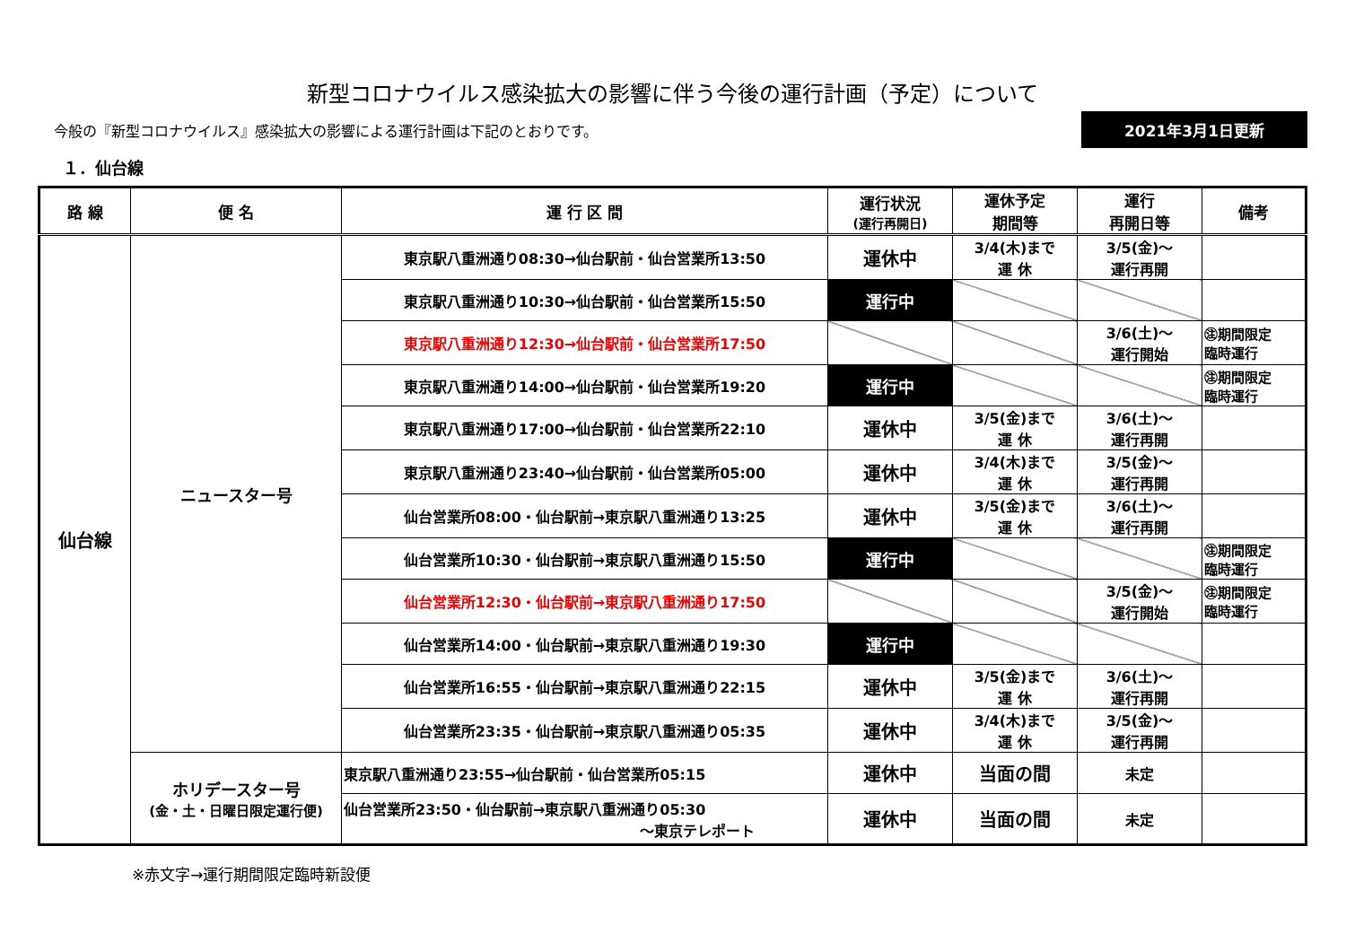新型コロナウイルス感染拡大の影響に伴う今後の運行計画（予定）について
今般の『新型コロナウイルス』感染拡大の影響による運行計画は下記のとおりです。
2021年3月1日更新
１．仙台線
| 路 線 | 便 名 | 運 行 区 間 | 運行状況 (運行再開日) | 運休予定 期間等 | 運行 再開日等 | 備考 |
| --- | --- | --- | --- | --- | --- | --- |
| 仙台線 | ニュースター号 | 東京駅八重洲通り08:30→仙台駅前・仙台営業所13:50 | 運休中 | 3/4(木)まで 運 休 | 3/5(金)～ 運行再開 | |
| | | 東京駅八重洲通り10:30→仙台駅前・仙台営業所15:50 | 運行中 | | | |
| | | 東京駅八重洲通り12:30→仙台駅前・仙台営業所17:50 | | | 3/6(土)～ 運行開始 | ㊟期間限定 臨時運行 |
| | | 東京駅八重洲通り14:00→仙台駅前・仙台営業所19:20 | 運行中 | | | ㊟期間限定 臨時運行 |
| | | 東京駅八重洲通り17:00→仙台駅前・仙台営業所22:10 | 運休中 | 3/5(金)まで 運 休 | 3/6(土)～ 運行再開 | |
| | | 東京駅八重洲通り23:40→仙台駅前・仙台営業所05:00 | 運休中 | 3/4(木)まで 運 休 | 3/5(金)～ 運行再開 | |
| | | 仙台営業所08:00・仙台駅前→東京駅八重洲通り13:25 | 運休中 | 3/5(金)まで 運 休 | 3/6(土)～ 運行再開 | |
| | | 仙台営業所10:30・仙台駅前→東京駅八重洲通り15:50 | 運行中 | | | ㊟期間限定 臨時運行 |
| | | 仙台営業所12:30・仙台駅前→東京駅八重洲通り17:50 | | | 3/5(金)～ 運行開始 | ㊟期間限定 臨時運行 |
| | | 仙台営業所14:00・仙台駅前→東京駅八重洲通り19:30 | 運行中 | | | |
| | | 仙台営業所16:55・仙台駅前→東京駅八重洲通り22:15 | 運休中 | 3/5(金)まで 運 休 | 3/6(土)～ 運行再開 | |
| | | 仙台営業所23:35・仙台駅前→東京駅八重洲通り05:35 | 運休中 | 3/4(木)まで 運 休 | 3/5(金)～ 運行再開 | |
| | ホリデースター号 (金・土・日曜日限定運行便) | 東京駅八重洲通り23:55→仙台駅前・仙台営業所05:15 | 運休中 | 当面の間 | 未定 | |
| | | 仙台営業所23:50・仙台駅前→東京駅八重洲通り05:30 ～東京テレポート | 運休中 | 当面の間 | 未定 | |
※赤文字→運行期間限定臨時新設便